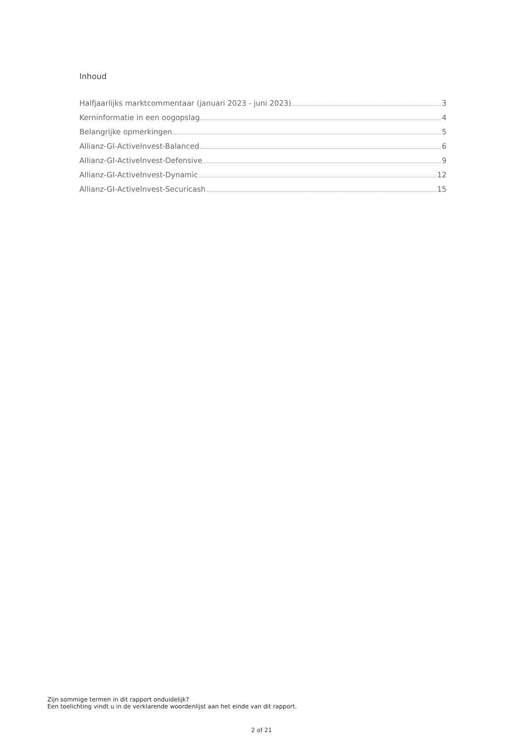Inhoud
Halfjaarlijks marktcommentaar (januari 2023 - juni 2023) 3
Kerninformatie in een oogopslag 4
Belangrijke opmerkingen 5
Allianz-GI-ActiveInvest-Balanced 6
Allianz-GI-ActiveInvest-Defensive 9
Allianz-GI-ActiveInvest-Dynamic 12
Allianz-GI-ActiveInvest-Securicash 15
Zijn sommige termen in dit rapport onduidelijk?
Een toelichting vindt u in de verklarende woordenlijst aan het einde van dit rapport.
2 of 21